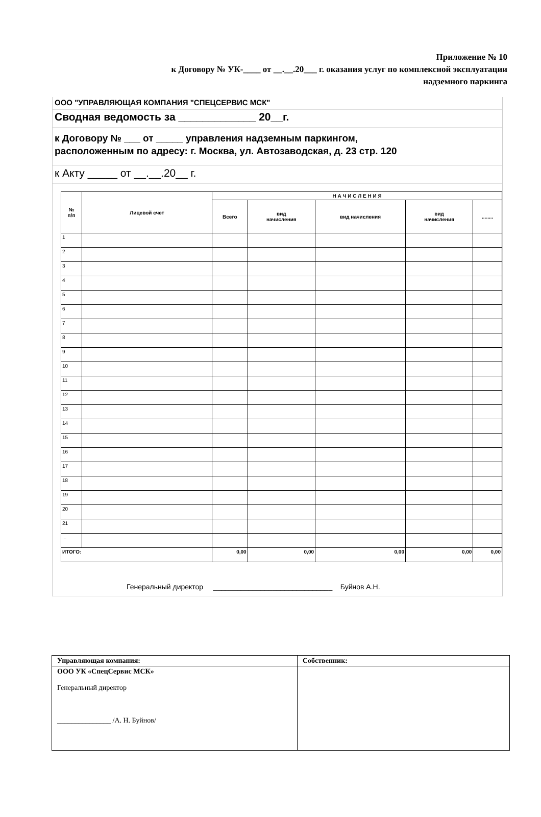Приложение № 10
к Договору № УК-____ от __.__.20___ г. оказания услуг по комплексной эксплуатации
надземного паркинга
ООО "УПРАВЛЯЮЩАЯ КОМПАНИЯ "СПЕЦСЕРВИС МСК"
Сводная ведомость за _____________ 20__г.
к Договору № ___ от _____ управления надземным паркингом,
расположенным по адресу: г. Москва, ул. Автозаводская, д. 23 стр. 120
к Акту _____ от __.__.20__ г.
| № п/п | Лицевой счет | Н А Ч И С Л Е Н И Я | | | | |
| --- | --- | --- | --- | --- | --- | --- |
| | | Всего | вид начисления | вид начисления | вид начисления | ........ |
| 1 | | | | | | |
| 2 | | | | | | |
| 3 | | | | | | |
| 4 | | | | | | |
| 5 | | | | | | |
| 6 | | | | | | |
| 7 | | | | | | |
| 8 | | | | | | |
| 9 | | | | | | |
| 10 | | | | | | |
| 11 | | | | | | |
| 12 | | | | | | |
| 13 | | | | | | |
| 14 | | | | | | |
| 15 | | | | | | |
| 16 | | | | | | |
| 17 | | | | | | |
| 18 | | | | | | |
| 19 | | | | | | |
| 20 | | | | | | |
| 21 | | | | | | |
| ... | | | | | | |
| ИТОГО: | | 0,00 | 0,00 | 0,00 | 0,00 | 0,00 |
Генеральный директор ______________________________ Буйнов А.Н.
| Управляющая компания: | Собственник: |
| ООО УК «СпецСервис МСК» Генеральный директор _______________ /А. Н. Буйнов/ | |